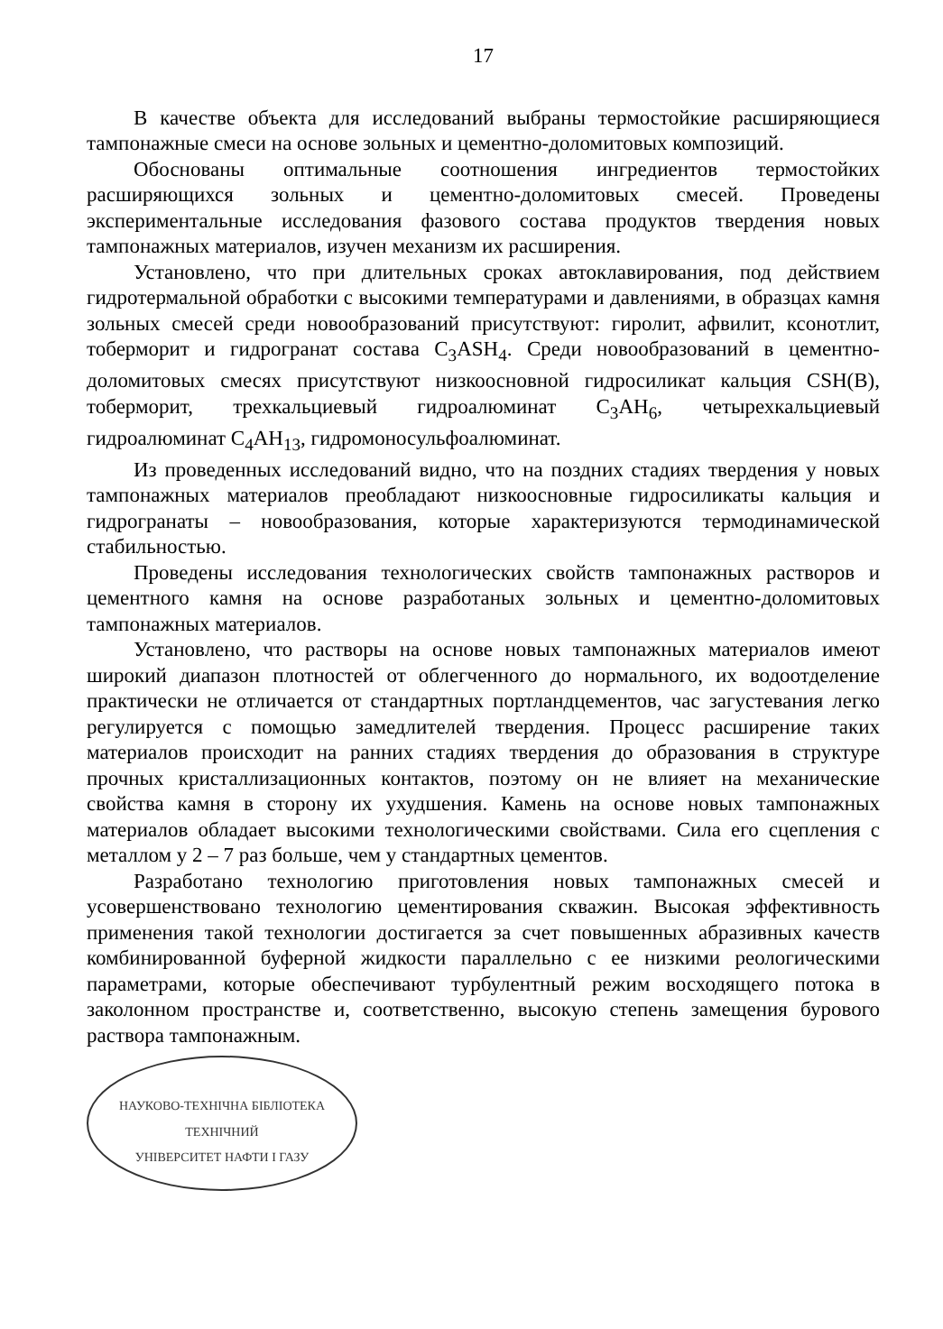17
В качестве объекта для исследований выбраны термостойкие расширяющиеся тампонажные смеси на основе зольных и цементно-доломитовых композиций.
Обоснованы оптимальные соотношения ингредиентов термостойких расширяющихся зольных и цементно-доломитовых смесей. Проведены экспериментальные исследования фазового состава продуктов твердения новых тампонажных материалов, изучен механизм их расширения.
Установлено, что при длительных сроках автоклавирования, под действием гидротермальной обработки с высокими температурами и давлениями, в образцах камня зольных смесей среди новообразований присутствуют: гиролит, афвилит, ксонотлит, тоберморит и гидрогранат состава C<sub>3</sub>ASH<sub>4</sub>. Среди новообразований в цементно-доломитовых смесях присутствуют низкоосновной гидросиликат кальция CSH(B), тоберморит, трехкальциевый гидроалюминат C<sub>3</sub>AH<sub>6</sub>, четырехкальциевый гидроалюминат C<sub>4</sub>AH<sub>13</sub>, гидромоносульфоалюминат.
Из проведенных исследований видно, что на поздних стадиях твердения у новых тампонажных материалов преобладают низкоосновные гидросиликаты кальция и гидрогранаты – новообразования, которые характеризуются термодинамической стабильностью.
Проведены исследования технологических свойств тампонажных растворов и цементного камня на основе разработаных зольных и цементно-доломитовых тампонажных материалов.
Установлено, что растворы на основе новых тампонажных материалов имеют широкий диапазон плотностей от облегченного до нормального, их водоотделение практически не отличается от стандартных портландцементов, час загустевания легко регулируется с помощью замедлителей твердения. Процесс расширение таких материалов происходит на ранних стадиях твердения до образования в структуре прочных кристаллизационных контактов, поэтому он не влияет на механические свойства камня в сторону их ухудшения. Камень на основе новых тампонажных материалов обладает высокими технологическими свойствами. Сила его сцепления с металлом у 2 – 7 раз больше, чем у стандартных цементов.
Разработано технологию приготовления новых тампонажных смесей и усовершенствовано технологию цементирования скважин. Высокая эффективность применения такой технологии достигается за счет повышенных абразивных качеств комбинированной буферной жидкости параллельно с ее низкими реологическими параметрами, которые обеспечивают турбулентный режим восходящего потока в заколонном пространстве и, соответственно, высокую степень замещения бурового раствора тампонажным.
НАУКОВО-ТЕХНІЧНА БІБЛІОТЕКА
ТЕХНІЧНИЙ
УНІВЕРСИТЕТ НАФТИ І ГАЗУ